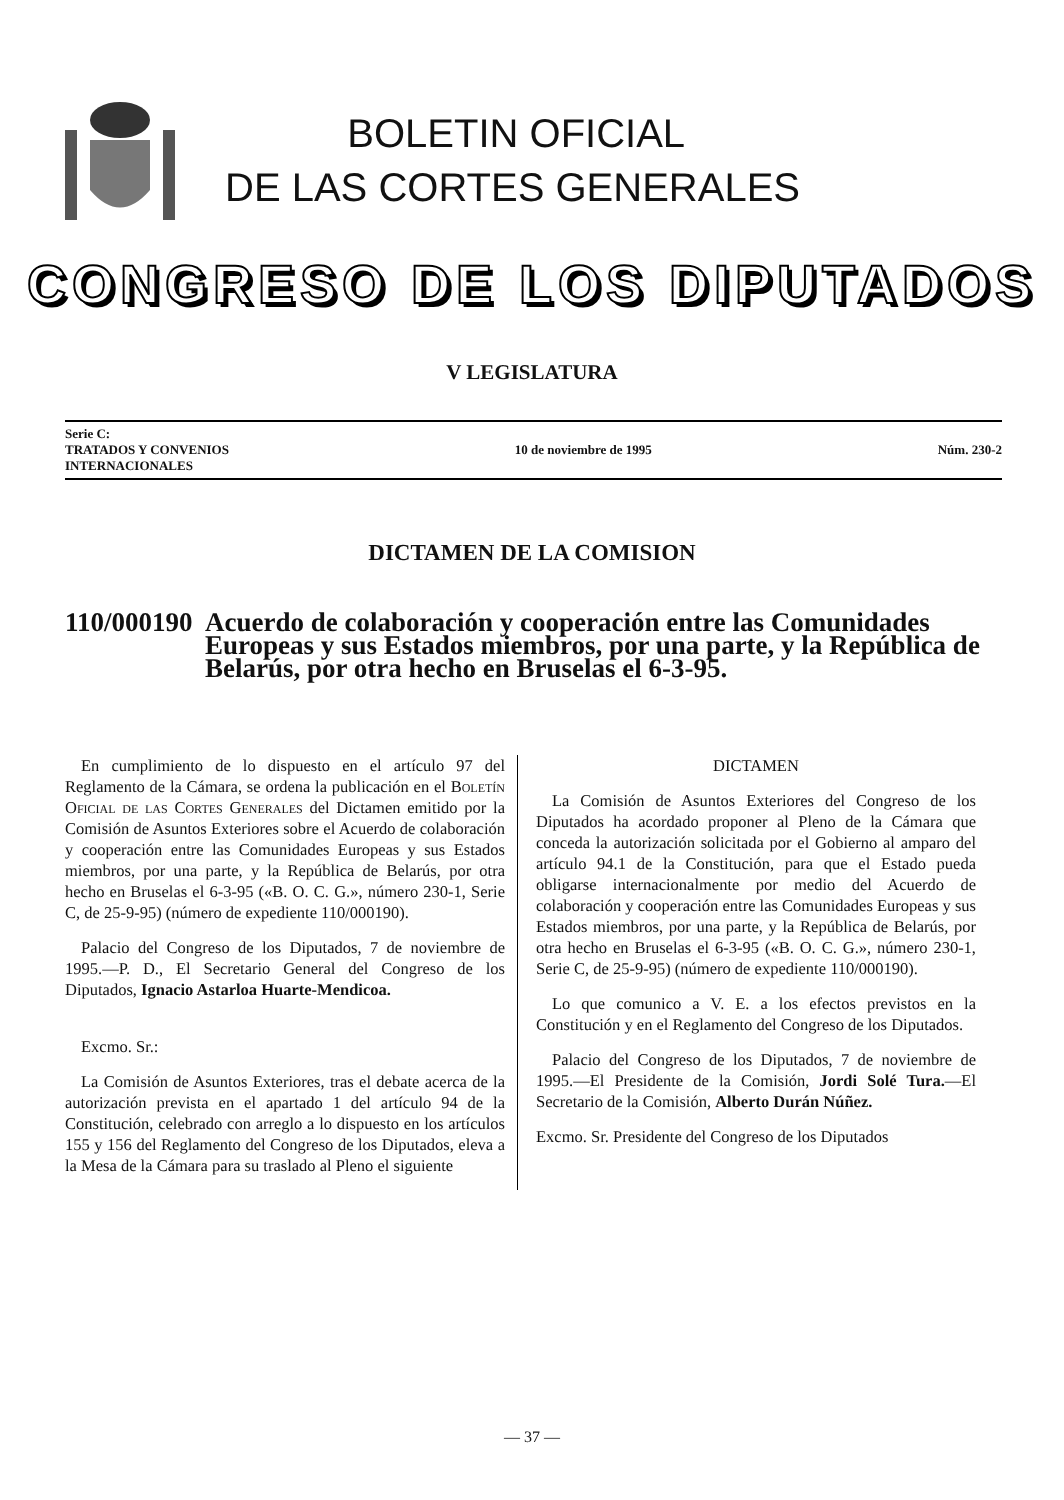BOLETIN OFICIAL
DE LAS CORTES GENERALES
CONGRESO DE LOS DIPUTADOS
V LEGISLATURA
Serie C:
TRATADOS Y CONVENIOS
INTERNACIONALES
10 de noviembre de 1995 Núm. 230-2
DICTAMEN DE LA COMISION
110/000190
Acuerdo de colaboración y cooperación entre las Comunidades Europeas y sus Estados miembros, por una parte, y la República de Belarús, por otra hecho en Bruselas el 6-3-95.
En cumplimiento de lo dispuesto en el artículo 97 del Reglamento de la Cámara, se ordena la publicación en el Boletín Oficial de las Cortes Generales del Dictamen emitido por la Comisión de Asuntos Exteriores sobre el Acuerdo de colaboración y cooperación entre las Comunidades Europeas y sus Estados miembros, por una parte, y la República de Belarús, por otra hecho en Bruselas el 6-3-95 («B. O. C. G.», número 230-1, Serie C, de 25-9-95) (número de expediente 110/000190).
Palacio del Congreso de los Diputados, 7 de noviembre de 1995.—P. D., El Secretario General del Congreso de los Diputados, Ignacio Astarloa Huarte-Mendicoa.
Excmo. Sr.:
La Comisión de Asuntos Exteriores, tras el debate acerca de la autorización prevista en el apartado 1 del artículo 94 de la Constitución, celebrado con arreglo a lo dispuesto en los artículos 155 y 156 del Reglamento del Congreso de los Diputados, eleva a la Mesa de la Cámara para su traslado al Pleno el siguiente
DICTAMEN
La Comisión de Asuntos Exteriores del Congreso de los Diputados ha acordado proponer al Pleno de la Cámara que conceda la autorización solicitada por el Gobierno al amparo del artículo 94.1 de la Constitución, para que el Estado pueda obligarse internacionalmente por medio del Acuerdo de colaboración y cooperación entre las Comunidades Europeas y sus Estados miembros, por una parte, y la República de Belarús, por otra hecho en Bruselas el 6-3-95 («B. O. C. G.», número 230-1, Serie C, de 25-9-95) (número de expediente 110/000190).
Lo que comunico a V. E. a los efectos previstos en la Constitución y en el Reglamento del Congreso de los Diputados.
Palacio del Congreso de los Diputados, 7 de noviembre de 1995.—El Presidente de la Comisión, Jordi Solé Tura.—El Secretario de la Comisión, Alberto Durán Núñez.
Excmo. Sr. Presidente del Congreso de los Diputados
— 37 —